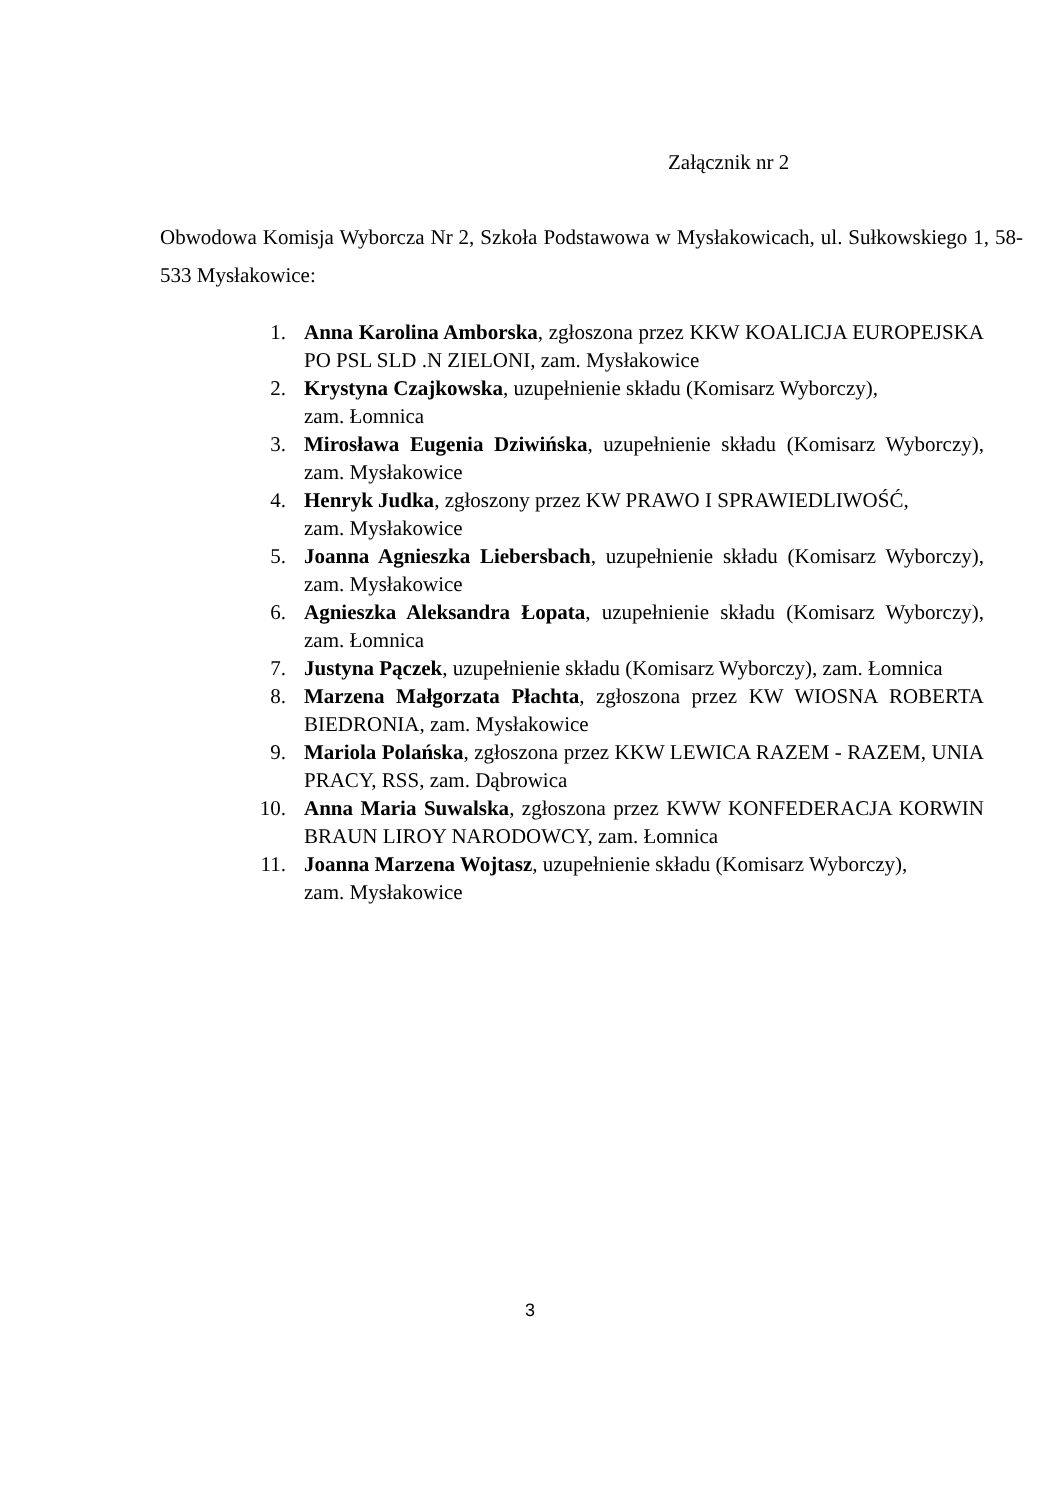Załącznik nr 2
Obwodowa Komisja Wyborcza Nr 2, Szkoła Podstawowa w Mysłakowicach, ul. Sułkowskiego 1, 58-533 Mysłakowice:
1. Anna Karolina Amborska, zgłoszona przez KKW KOALICJA EUROPEJSKA PO PSL SLD .N ZIELONI, zam. Mysłakowice
2. Krystyna Czajkowska, uzupełnienie składu (Komisarz Wyborczy),
zam. Łomnica
3. Mirosława Eugenia Dziwińska, uzupełnienie składu (Komisarz Wyborczy), zam. Mysłakowice
4. Henryk Judka, zgłoszony przez KW PRAWO I SPRAWIEDLIWOŚĆ,
zam. Mysłakowice
5. Joanna Agnieszka Liebersbach, uzupełnienie składu (Komisarz Wyborczy), zam. Mysłakowice
6. Agnieszka Aleksandra Łopata, uzupełnienie składu (Komisarz Wyborczy), zam. Łomnica
7. Justyna Pączek, uzupełnienie składu (Komisarz Wyborczy), zam. Łomnica
8. Marzena Małgorzata Płachta, zgłoszona przez KW WIOSNA ROBERTA BIEDRONIA, zam. Mysłakowice
9. Mariola Polańska, zgłoszona przez KKW LEWICA RAZEM - RAZEM, UNIA PRACY, RSS, zam. Dąbrowica
10. Anna Maria Suwalska, zgłoszona przez KWW KONFEDERACJA KORWIN BRAUN LIROY NARODOWCY, zam. Łomnica
11. Joanna Marzena Wojtasz, uzupełnienie składu (Komisarz Wyborczy),
zam. Mysłakowice
3